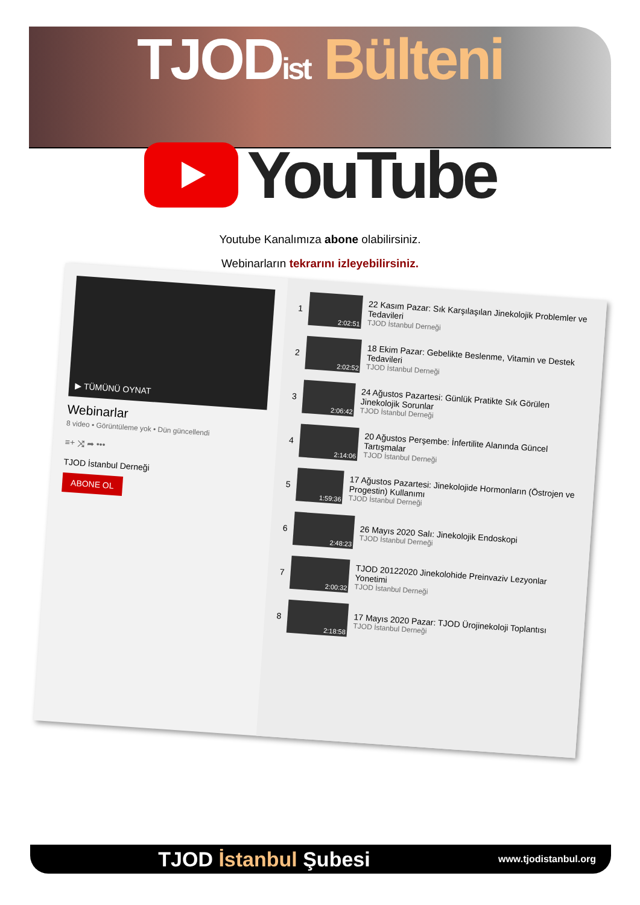TJOD ist Bülteni
YouTube
Youtube Kanalımıza abone olabilirsiniz.
Webinarların tekrarını izleyebilirsiniz.
▶ TÜMÜNÜ OYNAT
Webinarlar
8 video • Görüntüleme yok • Dün güncellendi
≡+ ⤨ ➦ •••
TJOD İstanbul Derneği
ABONE OL
1
2:02:51
22 Kasım Pazar: Sık Karşılaşılan Jinekolojik Problemler ve Tedavileri
TJOD İstanbul Derneği
2
2:02:52
18 Ekim Pazar: Gebelikte Beslenme, Vitamin ve Destek Tedavileri
TJOD İstanbul Derneği
3
2:06:42
24 Ağustos Pazartesi: Günlük Pratikte Sık Görülen Jinekolojik Sorunlar
TJOD İstanbul Derneği
4
2:14:06
20 Ağustos Perşembe: İnfertilite Alanında Güncel Tartışmalar
TJOD İstanbul Derneği
5
1:59:36
17 Ağustos Pazartesi: Jinekolojide Hormonların (Östrojen ve Progestin) Kullanımı
TJOD İstanbul Derneği
6
2:48:23
26 Mayıs 2020 Salı: Jinekolojik Endoskopi
TJOD İstanbul Derneği
7
2:00:32
TJOD 20122020 Jinekolohide Preinvaziv Lezyonlar Yonetimi
TJOD İstanbul Derneği
8
2:18:58
17 Mayıs 2020 Pazar: TJOD Ürojinekoloji Toplantısı
TJOD İstanbul Derneği
TJOD İstanbul Şubesi www.tjodistanbul.org